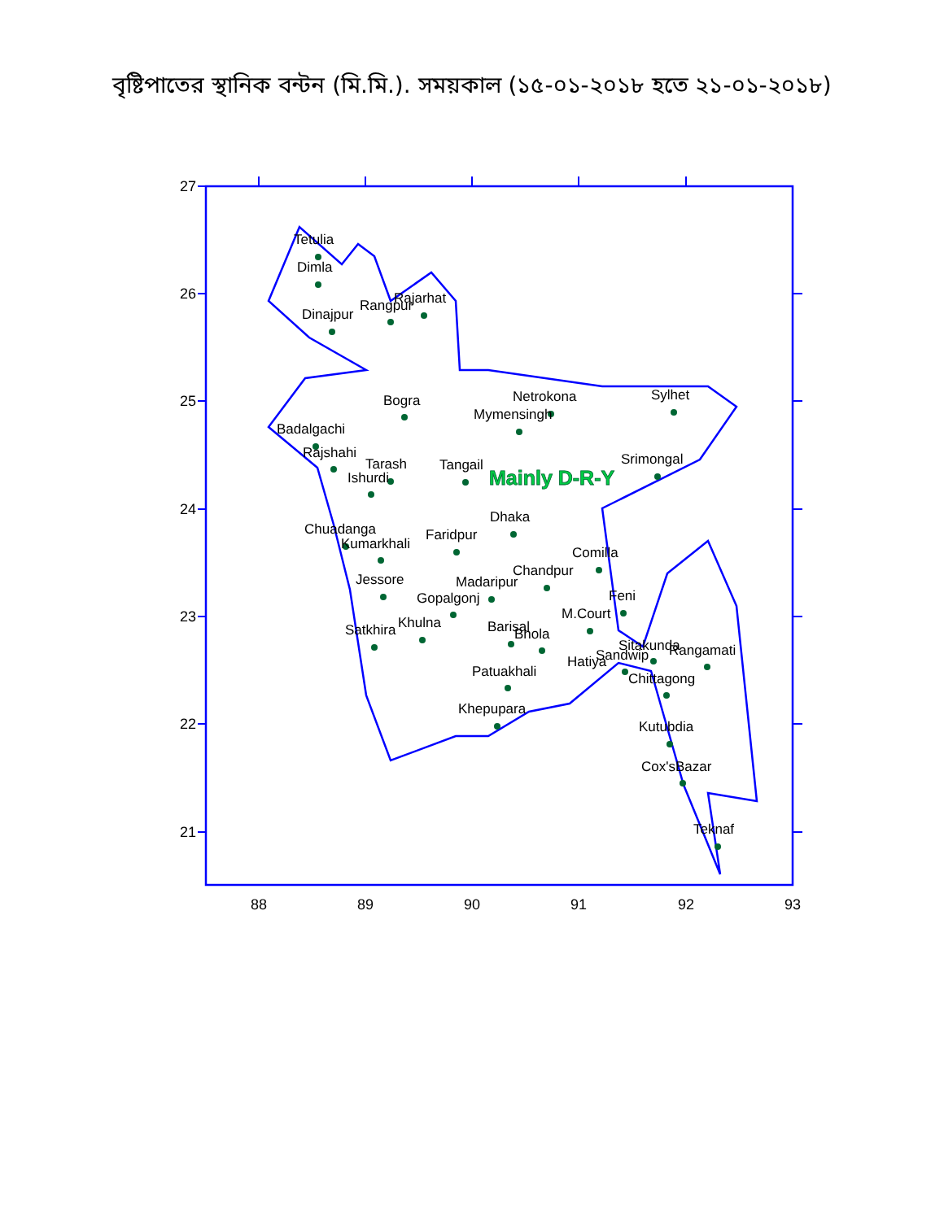বৃষ্টিপাতের স্থানিক বন্টন (মি.মি.). সময়কাল (১৫-০১-২০১৮ হতে ২১-০১-২০১৮)
Tetulia
Dimla
Dinajpur
Rangpur
Rajarhat
Bogra
Netrokona
Mymensingh
Sylhet
Badalgachi
Rajshahi
Tarash
Ishurdi
Tangail
Srimongal
Dhaka
Chuadanga
Kumarkhali
Faridpur
Comilla
Chandpur
Madaripur
Jessore
Gopalgonj
Feni
M.Court
Khulna
Barisal
Bhola
Satkhira
Sitakunda
Rangamati
Sandwip
Hatiya
Chittagong
Patuakhali
Khepupara
Kutubdia
Cox'sBazar
Teknaf
Mainly D-R-Y
27
26
25
24
23
22
21
88
89
90
91
92
93